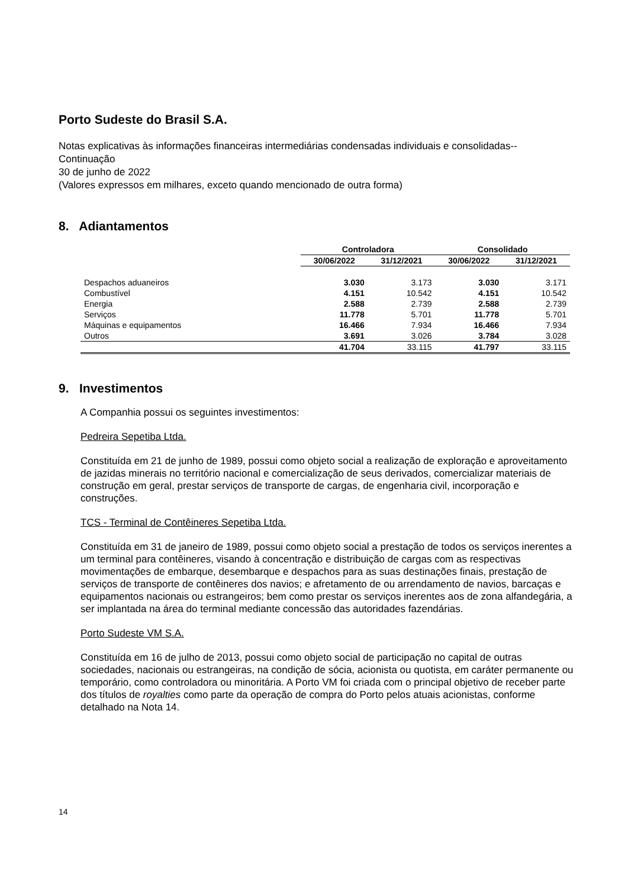Porto Sudeste do Brasil S.A.
Notas explicativas às informações financeiras intermediárias condensadas individuais e consolidadas--Continuação
30 de junho de 2022
(Valores expressos em milhares, exceto quando mencionado de outra forma)
8. Adiantamentos
| | Controladora | | Consolidado | |
| --- | --- | --- | --- | --- |
| | 30/06/2022 | 31/12/2021 | 30/06/2022 | 31/12/2021 |
| Despachos aduaneiros | 3.030 | 3.173 | 3.030 | 3.171 |
| Combustível | 4.151 | 10.542 | 4.151 | 10.542 |
| Energia | 2.588 | 2.739 | 2.588 | 2.739 |
| Serviços | 11.778 | 5.701 | 11.778 | 5.701 |
| Máquinas e equipamentos | 16.466 | 7.934 | 16.466 | 7.934 |
| Outros | 3.691 | 3.026 | 3.784 | 3.028 |
| | 41.704 | 33.115 | 41.797 | 33.115 |
9. Investimentos
A Companhia possui os seguintes investimentos:
Pedreira Sepetiba Ltda.
Constituída em 21 de junho de 1989, possui como objeto social a realização de exploração e aproveitamento de jazidas minerais no território nacional e comercialização de seus derivados, comercializar materiais de construção em geral, prestar serviços de transporte de cargas, de engenharia civil, incorporação e construções.
TCS - Terminal de Contêineres Sepetiba Ltda.
Constituída em 31 de janeiro de 1989, possui como objeto social a prestação de todos os serviços inerentes a um terminal para contêineres, visando à concentração e distribuição de cargas com as respectivas movimentações de embarque, desembarque e despachos para as suas destinações finais, prestação de serviços de transporte de contêineres dos navios; e afretamento de ou arrendamento de navios, barcaças e equipamentos nacionais ou estrangeiros; bem como prestar os serviços inerentes aos de zona alfandegária, a ser implantada na área do terminal mediante concessão das autoridades fazendárias.
Porto Sudeste VM S.A.
Constituída em 16 de julho de 2013, possui como objeto social de participação no capital de outras sociedades, nacionais ou estrangeiras, na condição de sócia, acionista ou quotista, em caráter permanente ou temporário, como controladora ou minoritária. A Porto VM foi criada com o principal objetivo de receber parte dos títulos de royalties como parte da operação de compra do Porto pelos atuais acionistas, conforme detalhado na Nota 14.
14